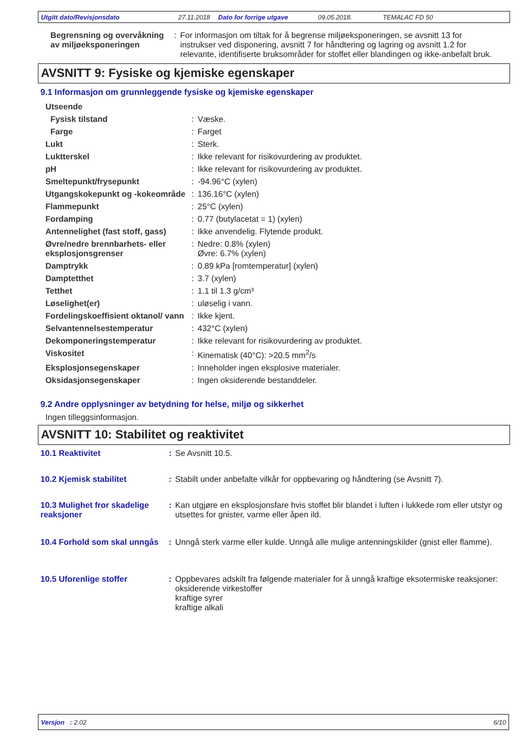Utgitt dato/Revisjonsdato 27.11.2018 Dato for forrige utgave 09.05.2018. TEMALAC FD 50
| Begrensning og overvåkning av miljøeksponeringen | : | For informasjon om tiltak for å begrense miljøeksponeringen, se avsnitt 13 for instrukser ved disponering, avsnitt 7 for håndtering og lagring og avsnitt 1.2 for relevante, identifiserte bruksområder for stoffet eller blandingen og ikke-anbefalt bruk. |
AVSNITT 9: Fysiske og kjemiske egenskaper
9.1 Informasjon om grunnleggende fysiske og kjemiske egenskaper
| Utseende | | |
| Fysisk tilstand | : | Væske. |
| Farge | : | Farget |
| Lukt | : | Sterk. |
| Luktterskel | : | Ikke relevant for risikovurdering av produktet. |
| pH | : | Ikke relevant for risikovurdering av produktet. |
| Smeltepunkt/frysepunkt | : | -94.96°C (xylen) |
| Utgangskokepunkt og -kokeområde | : | 136.16°C (xylen) |
| Flammepunkt | : | 25°C (xylen) |
| Fordamping | : | 0.77 (butylacetat = 1) (xylen) |
| Antennelighet (fast stoff, gass) | : | Ikke anvendelig. Flytende produkt. |
| Øvre/nedre brennbarhets- eller eksplosjonsgrenser | : | Nedre: 0.8% (xylen) Øvre: 6.7% (xylen) |
| Damptrykk | : | 0.89 kPa [romtemperatur] (xylen) |
| Damptetthet | : | 3.7 (xylen) |
| Tetthet | : | 1.1 til 1.3 g/cm³ |
| Løselighet(er) | : | uløselig i vann. |
| Fordelingskoeffisient oktanol/ vann | : | Ikke kjent. |
| Selvantennelsestemperatur | : | 432°C (xylen) |
| Dekomponeringstemperatur | : | Ikke relevant for risikovurdering av produktet. |
| Viskositet | : | Kinematisk (40°C): >20.5 mm<sup>2</sup>/s |
| Eksplosjonsegenskaper | : | Inneholder ingen eksplosive materialer. |
| Oksidasjonsegenskaper | : | Ingen oksiderende bestanddeler. |
9.2 Andre opplysninger av betydning for helse, miljø og sikkerhet
Ingen tilleggsinformasjon.
AVSNITT 10: Stabilitet og reaktivitet
| 10.1 Reaktivitet | : | Se Avsnitt 10.5. |
| 10.2 Kjemisk stabilitet | : | Stabilt under anbefalte vilkår for oppbevaring og håndtering (se Avsnitt 7). |
| 10.3 Mulighet fror skadelige reaksjoner | : | Kan utgjøre en eksplosjonsfare hvis stoffet blir blandet i luften i lukkede rom eller utstyr og utsettes for gnister, varme eller åpen ild. |
| 10.4 Forhold som skal unngås | : | Unngå sterk varme eller kulde. Unngå alle mulige antenningskilder (gnist eller flamme). |
| 10.5 Uforenlige stoffer | : | Oppbevares adskilt fra følgende materialer for å unngå kraftige eksotermiske reaksjoner: oksiderende virkestoffer kraftige syrer kraftige alkali |
Versjon : 2.02 6/10